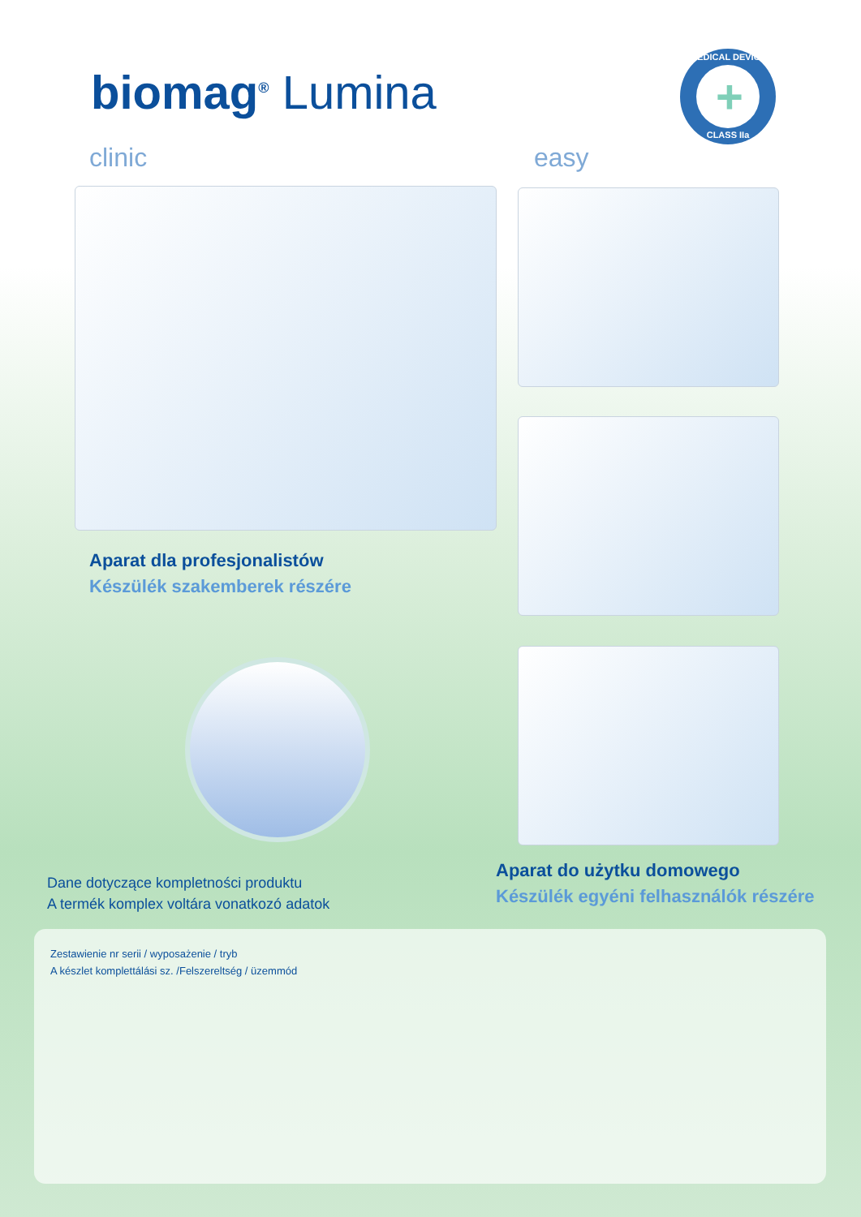biomag<sup>®</sup> Lumina
MEDICAL DEVICE
+
CLASS IIa
clinic easy
Aparat dla profesjonalistów
Készülék szakemberek részére
Dane dotyczące kompletności produktu
A termék komplex voltára vonatkozó adatok
Aparat do użytku domowego
Készülék egyéni felhasználók részére
Zestawienie nr serii / wyposażenie / tryb
A készlet komplettálási sz. /Felszereltség / üzemmód